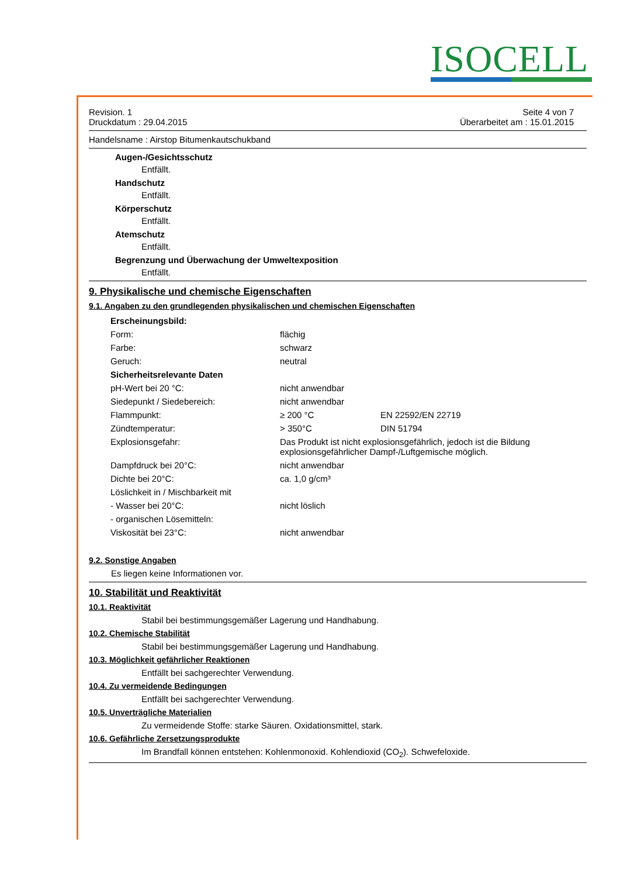ISOCELL
Revision. 1
Druckdatum : 29.04.2015 Seite 4 von 7
Überarbeitet am : 15.01.2015
Handelsname : Airstop Bitumenkautschukband
Augen-/Gesichtsschutz
Entfällt.
Handschutz
Entfällt.
Körperschutz
Entfällt.
Atemschutz
Entfällt.
Begrenzung und Überwachung der Umweltexposition
Entfällt.
9. Physikalische und chemische Eigenschaften
9.1. Angaben zu den grundlegenden physikalischen und chemischen Eigenschaften
| Erscheinungsbild: | | |
| Form: | flächig | |
| Farbe: | schwarz | |
| Geruch: | neutral | |
| Sicherheitsrelevante Daten | | |
| pH-Wert bei 20 °C: | nicht anwendbar | |
| Siedepunkt / Siedebereich: | nicht anwendbar | |
| Flammpunkt: | ≥ 200 °C | EN 22592/EN 22719 |
| Zündtemperatur: | > 350°C | DIN 51794 |
| Explosionsgefahr: | Das Produkt ist nicht explosionsgefährlich, jedoch ist die Bildung explosionsgefährlicher Dampf-/Luftgemische möglich. | |
| Dampfdruck bei 20°C: | nicht anwendbar | |
| Dichte bei 20°C: | ca. 1,0 g/cm³ | |
| Löslichkeit in / Mischbarkeit mit | | |
| - Wasser bei 20°C: | nicht löslich | |
| - organischen Lösemitteln: | | |
| Viskosität bei 23°C: | nicht anwendbar | |
9.2. Sonstige Angaben
Es liegen keine Informationen vor.
10. Stabilität und Reaktivität
10.1. Reaktivität
Stabil bei bestimmungsgemäßer Lagerung und Handhabung.
10.2. Chemische Stabilität
Stabil bei bestimmungsgemäßer Lagerung und Handhabung.
10.3. Möglichkeit gefährlicher Reaktionen
Entfällt bei sachgerechter Verwendung.
10.4. Zu vermeidende Bedingungen
Entfällt bei sachgerechter Verwendung.
10.5. Unverträgliche Materialien
Zu vermeidende Stoffe: starke Säuren. Oxidationsmittel, stark.
10.6. Gefährliche Zersetzungsprodukte
Im Brandfall können entstehen: Kohlenmonoxid. Kohlendioxid (CO<sub>2</sub>). Schwefeloxide.